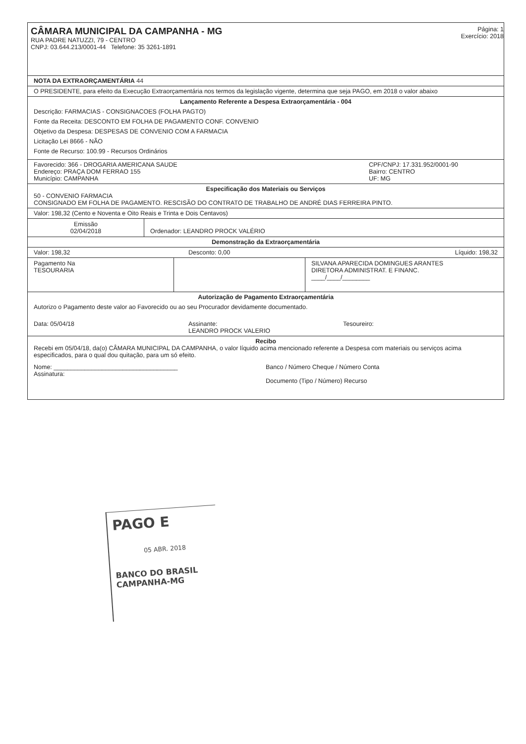CÂMARA MUNICIPAL DA CAMPANHA - MG
RUA PADRE NATUZZI, 79 - CENTRO
CNPJ: 03.644.213/0001-44 Telefone: 35 3261-1891
Página: 1
Exercício: 2018
NOTA DA EXTRAORÇAMENTÁRIA 44
O PRESIDENTE, para efeito da Execução Extraorçamentária nos termos da legislação vigente, determina que seja PAGO, em 2018 o valor abaixo
Lançamento Referente a Despesa Extraorçamentária - 004
Descrição: FARMACIAS - CONSIGNACOES (FOLHA PAGTO)
Fonte da Receita: DESCONTO EM FOLHA DE PAGAMENTO CONF. CONVENIO
Objetivo da Despesa: DESPESAS DE CONVENIO COM A FARMACIA
Licitação Lei 8666 - NÃO
Fonte de Recurso: 100.99 - Recursos Ordinários
Favorecido: 366 - DROGARIA AMERICANA SAUDE
Endereço: PRAÇA DOM FERRAO 155
Município: CAMPANHA
CPF/CNPJ: 17.331.952/0001-90
Bairro: CENTRO
UF: MG
Especificação dos Materiais ou Serviços
50 - CONVENIO FARMACIA
CONSIGNADO EM FOLHA DE PAGAMENTO. RESCISÃO DO CONTRATO DE TRABALHO DE ANDRÉ DIAS FERREIRA PINTO.
Valor: 198,32 (Cento e Noventa e Oito Reais e Trinta e Dois Centavos)
| Emissão 02/04/2018 | Ordenador: LEANDRO PROCK VALÉRIO |
Demonstração da Extraorçamentária
Valor: 198,32 Desconto: 0,00 Líquido: 198,32
| Pagamento Na TESOURARIA | | SILVANA APARECIDA DOMINGUES ARANTES DIRETORA ADMINISTRAT. E FINANC. ____/____/________ |
Autorização de Pagamento Extraorçamentária
Autorizo o Pagamento deste valor ao Favorecido ou ao seu Procurador devidamente documentado.
Data: 05/04/18 Assinante:
LEANDRO PROCK VALERIO
Tesoureiro:
Recibo
Recebi em 05/04/18, da(o) CÂMARA MUNICIPAL DA CAMPANHA, o valor líquido acima mencionado referente a Despesa com materiais ou serviços acima especificados, para o qual dou quitação, para um só efeito.
Nome: ____________________________________
Assinatura:
Banco / Número Cheque / Número Conta
Documento (Tipo / Número) Recurso
PAGO E
05 ABR. 2018
BANCO DO BRASIL
CAMPANHA-MG